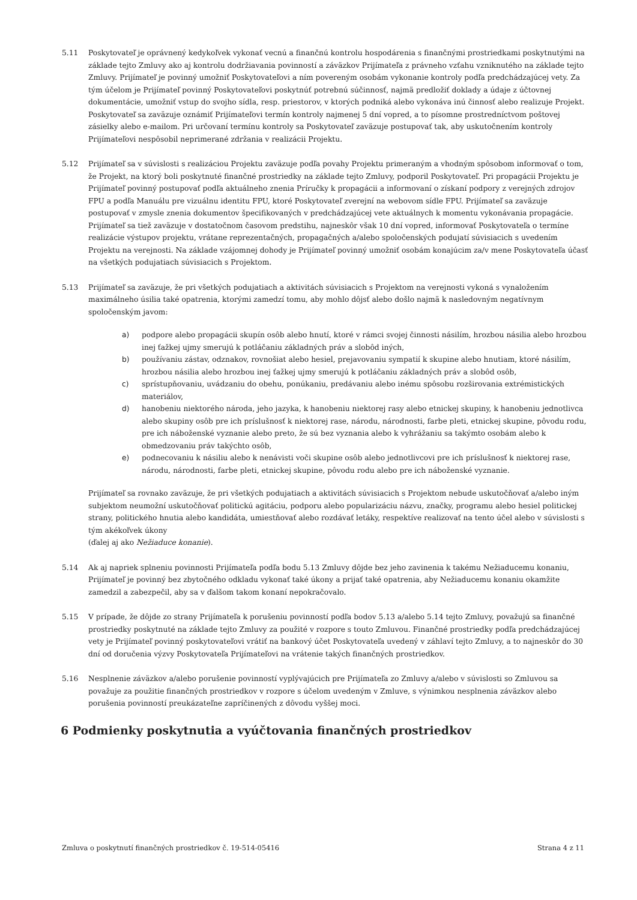5.11 Poskytovateľ je oprávnený kedykoľvek vykonať vecnú a finančnú kontrolu hospodárenia s finančnými prostriedkami poskytnutými na základe tejto Zmluvy ako aj kontrolu dodržiavania povinností a záväzkov Prijímateľa z právneho vzťahu vzniknutého na základe tejto Zmluvy. Prijímateľ je povinný umožniť Poskytovateľovi a ním povereným osobám vykonanie kontroly podľa predchádzajúcej vety. Za tým účelom je Prijímateľ povinný Poskytovateľovi poskytnúť potrebnú súčinnosť, najmä predložiť doklady a údaje z účtovnej dokumentácie, umožniť vstup do svojho sídla, resp. priestorov, v ktorých podniká alebo vykonáva inú činnosť alebo realizuje Projekt. Poskytovateľ sa zaväzuje oznámiť Prijímateľovi termín kontroly najmenej 5 dní vopred, a to písomne prostredníctvom poštovej zásielky alebo e-mailom. Pri určovaní termínu kontroly sa Poskytovateľ zaväzuje postupovať tak, aby uskutočnením kontroly Prijímateľovi nespôsobil neprimerané zdržania v realizácii Projektu.
5.12 Prijímateľ sa v súvislosti s realizáciou Projektu zaväzuje podľa povahy Projektu primeraným a vhodným spôsobom informovať o tom, že Projekt, na ktorý boli poskytnuté finančné prostriedky na základe tejto Zmluvy, podporil Poskytovateľ. Pri propagácii Projektu je Prijímateľ povinný postupovať podľa aktuálneho znenia Príručky k propagácii a informovaní o získaní podpory z verejných zdrojov FPU a podľa Manuálu pre vizuálnu identitu FPU, ktoré Poskytovateľ zverejní na webovom sídle FPU. Prijímateľ sa zaväzuje postupovať v zmysle znenia dokumentov špecifikovaných v predchádzajúcej vete aktuálnych k momentu vykonávania propagácie. Prijímateľ sa tiež zaväzuje v dostatočnom časovom predstihu, najneskôr však 10 dní vopred, informovať Poskytovateľa o termíne realizácie výstupov projektu, vrátane reprezentačných, propagačných a/alebo spoločenských podujatí súvisiacich s uvedením Projektu na verejnosti. Na základe vzájomnej dohody je Prijímateľ povinný umožniť osobám konajúcim za/v mene Poskytovateľa účasť na všetkých podujatiach súvisiacich s Projektom.
5.13 Prijímateľ sa zaväzuje, že pri všetkých podujatiach a aktivitách súvisiacich s Projektom na verejnosti vykoná s vynaložením maximálneho úsilia také opatrenia, ktorými zamedzí tomu, aby mohlo dôjsť alebo došlo najmä k nasledovným negatívnym spoločenským javom:
a) podpore alebo propagácii skupín osôb alebo hnutí, ktoré v rámci svojej činnosti násilím, hrozbou násilia alebo hrozbou inej ťažkej ujmy smerujú k potláčaniu základných práv a slobôd iných,
b) používaniu zástav, odznakov, rovnošiat alebo hesiel, prejavovaniu sympatií k skupine alebo hnutiam, ktoré násilím, hrozbou násilia alebo hrozbou inej ťažkej ujmy smerujú k potláčaniu základných práv a slobôd osôb,
c) sprístupňovaniu, uvádzaniu do obehu, ponúkaniu, predávaniu alebo inému spôsobu rozširovania extrémistických materiálov,
d) hanobeniu niektorého národa, jeho jazyka, k hanobeniu niektorej rasy alebo etnickej skupiny, k hanobeniu jednotlivca alebo skupiny osôb pre ich príslušnosť k niektorej rase, národu, národnosti, farbe pleti, etnickej skupine, pôvodu rodu, pre ich náboženské vyznanie alebo preto, že sú bez vyznania alebo k vyhrážaniu sa takýmto osobám alebo k obmedzovaniu práv takýchto osôb,
e) podnecovaniu k násiliu alebo k nenávisti voči skupine osôb alebo jednotlivcovi pre ich príslušnosť k niektorej rase, národu, národnosti, farbe pleti, etnickej skupine, pôvodu rodu alebo pre ich náboženské vyznanie.
Prijímateľ sa rovnako zaväzuje, že pri všetkých podujatiach a aktivitách súvisiacich s Projektom nebude uskutočňovať a/alebo iným subjektom neumožní uskutočňovať politickú agitáciu, podporu alebo popularizáciu názvu, značky, programu alebo hesiel politickej strany, politického hnutia alebo kandidáta, umiestňovať alebo rozdávať letáky, respektíve realizovať na tento účel alebo v súvislosti s tým akékoľvek úkony
(ďalej aj ako Nežiaduce konanie).
5.14 Ak aj napriek splneniu povinnosti Prijímateľa podľa bodu 5.13 Zmluvy dôjde bez jeho zavinenia k takému Nežiaducemu konaniu, Prijímateľ je povinný bez zbytočného odkladu vykonať také úkony a prijať také opatrenia, aby Nežiaducemu konaniu okamžite zamedzil a zabezpečil, aby sa v ďalšom takom konaní nepokračovalo.
5.15 V prípade, že dôjde zo strany Prijímateľa k porušeniu povinností podľa bodov 5.13 a/alebo 5.14 tejto Zmluvy, považujú sa finančné prostriedky poskytnuté na základe tejto Zmluvy za použité v rozpore s touto Zmluvou. Finančné prostriedky podľa predchádzajúcej vety je Prijímateľ povinný poskytovateľovi vrátiť na bankový účet Poskytovateľa uvedený v záhlaví tejto Zmluvy, a to najneskôr do 30 dní od doručenia výzvy Poskytovateľa Prijímateľovi na vrátenie takých finančných prostriedkov.
5.16 Nesplnenie záväzkov a/alebo porušenie povinností vyplývajúcich pre Prijímateľa zo Zmluvy a/alebo v súvislosti so Zmluvou sa považuje za použitie finančných prostriedkov v rozpore s účelom uvedeným v Zmluve, s výnimkou nesplnenia záväzkov alebo porušenia povinností preukázateľne zapríčinených z dôvodu vyššej moci.
6 Podmienky poskytnutia a vyúčtovania finančných prostriedkov
Zmluva o poskytnutí finančných prostriedkov č. 19-514-05416 Strana 4 z 11